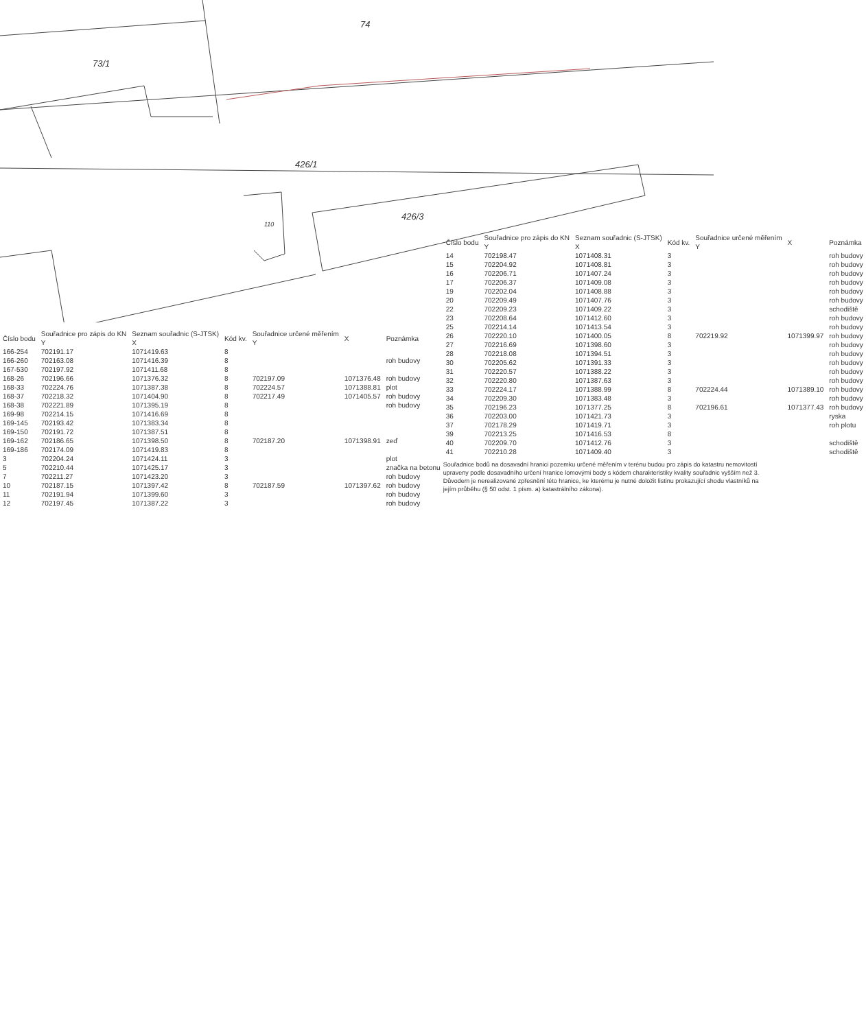73/1
74
426/1
426/3
110
| Číslo bodu | Souřadnice pro zápis do KN Y | Seznam souřadnic (S-JTSK) X | Kód kv. | Souřadnice určené měřením Y | X | Poznámka |
| --- | --- | --- | --- | --- | --- | --- |
| 166-254 | 702191.17 | 1071419.63 | 8 | | | |
| 166-260 | 702163.08 | 1071416.39 | 8 | | | roh budovy |
| 167-530 | 702197.92 | 1071411.68 | 8 | | | |
| 168-26 | 702196.66 | 1071376.32 | 8 | 702197.09 | 1071376.48 | roh budovy |
| 168-33 | 702224.76 | 1071387.38 | 8 | 702224.57 | 1071388.81 | plot |
| 168-37 | 702218.32 | 1071404.90 | 8 | 702217.49 | 1071405.57 | roh budovy |
| 168-38 | 702221.89 | 1071395.19 | 8 | | | roh budovy |
| 169-98 | 702214.15 | 1071416.69 | 8 | | | |
| 169-145 | 702193.42 | 1071383.34 | 8 | | | |
| 169-150 | 702191.72 | 1071387.51 | 8 | | | |
| 169-162 | 702186.65 | 1071398.50 | 8 | 702187.20 | 1071398.91 | zeď |
| 169-186 | 702174.09 | 1071419.83 | 8 | | | |
| 3 | 702204.24 | 1071424.11 | 3 | | | plot |
| 5 | 702210.44 | 1071425.17 | 3 | | | značka na betonu |
| 7 | 702211.27 | 1071423.20 | 3 | | | roh budovy |
| 10 | 702187.15 | 1071397.42 | 8 | 702187.59 | 1071397.62 | roh budovy |
| 11 | 702191.94 | 1071399.60 | 3 | | | roh budovy |
| 12 | 702197.45 | 1071387.22 | 3 | | | roh budovy |
| Číslo bodu | Souřadnice pro zápis do KN Y | Seznam souřadnic (S-JTSK) X | Kód kv. | Souřadnice určené měřením Y | X | Poznámka |
| --- | --- | --- | --- | --- | --- | --- |
| 14 | 702198.47 | 1071408.31 | 3 | | | roh budovy |
| 15 | 702204.92 | 1071408.81 | 3 | | | roh budovy |
| 16 | 702206.71 | 1071407.24 | 3 | | | roh budovy |
| 17 | 702206.37 | 1071409.08 | 3 | | | roh budovy |
| 19 | 702202.04 | 1071408.88 | 3 | | | roh budovy |
| 20 | 702209.49 | 1071407.76 | 3 | | | roh budovy |
| 22 | 702209.23 | 1071409.22 | 3 | | | schodiště |
| 23 | 702208.64 | 1071412.60 | 3 | | | roh budovy |
| 25 | 702214.14 | 1071413.54 | 3 | | | roh budovy |
| 26 | 702220.10 | 1071400.05 | 8 | 702219.92 | 1071399.97 | roh budovy |
| 27 | 702216.69 | 1071398.60 | 3 | | | roh budovy |
| 28 | 702218.08 | 1071394.51 | 3 | | | roh budovy |
| 30 | 702205.62 | 1071391.33 | 3 | | | roh budovy |
| 31 | 702220.57 | 1071388.22 | 3 | | | roh budovy |
| 32 | 702220.80 | 1071387.63 | 3 | | | roh budovy |
| 33 | 702224.17 | 1071388.99 | 8 | 702224.44 | 1071389.10 | roh budovy |
| 34 | 702209.30 | 1071383.48 | 3 | | | roh budovy |
| 35 | 702196.23 | 1071377.25 | 8 | 702196.61 | 1071377.43 | roh budovy |
| 36 | 702203.00 | 1071421.73 | 3 | | | ryska |
| 37 | 702178.29 | 1071419.71 | 3 | | | roh plotu |
| 39 | 702213.25 | 1071416.53 | 8 | | | |
| 40 | 702209.70 | 1071412.76 | 3 | | | schodiště |
| 41 | 702210.28 | 1071409.40 | 3 | | | schodiště |
Souřadnice bodů na dosavadní hranici pozemku určené měřením v terénu budou pro zápis do katastru nemovitostí upraveny podle dosavadního určení hranice lomovými body s kódem charakteristiky kvality souřadnic vyšším než 3. Důvodem je nerealizované zpřesnění této hranice, ke kterému je nutné doložit listinu prokazující shodu vlastníků na jejím průběhu (§ 50 odst. 1 písm. a) katastrálního zákona).